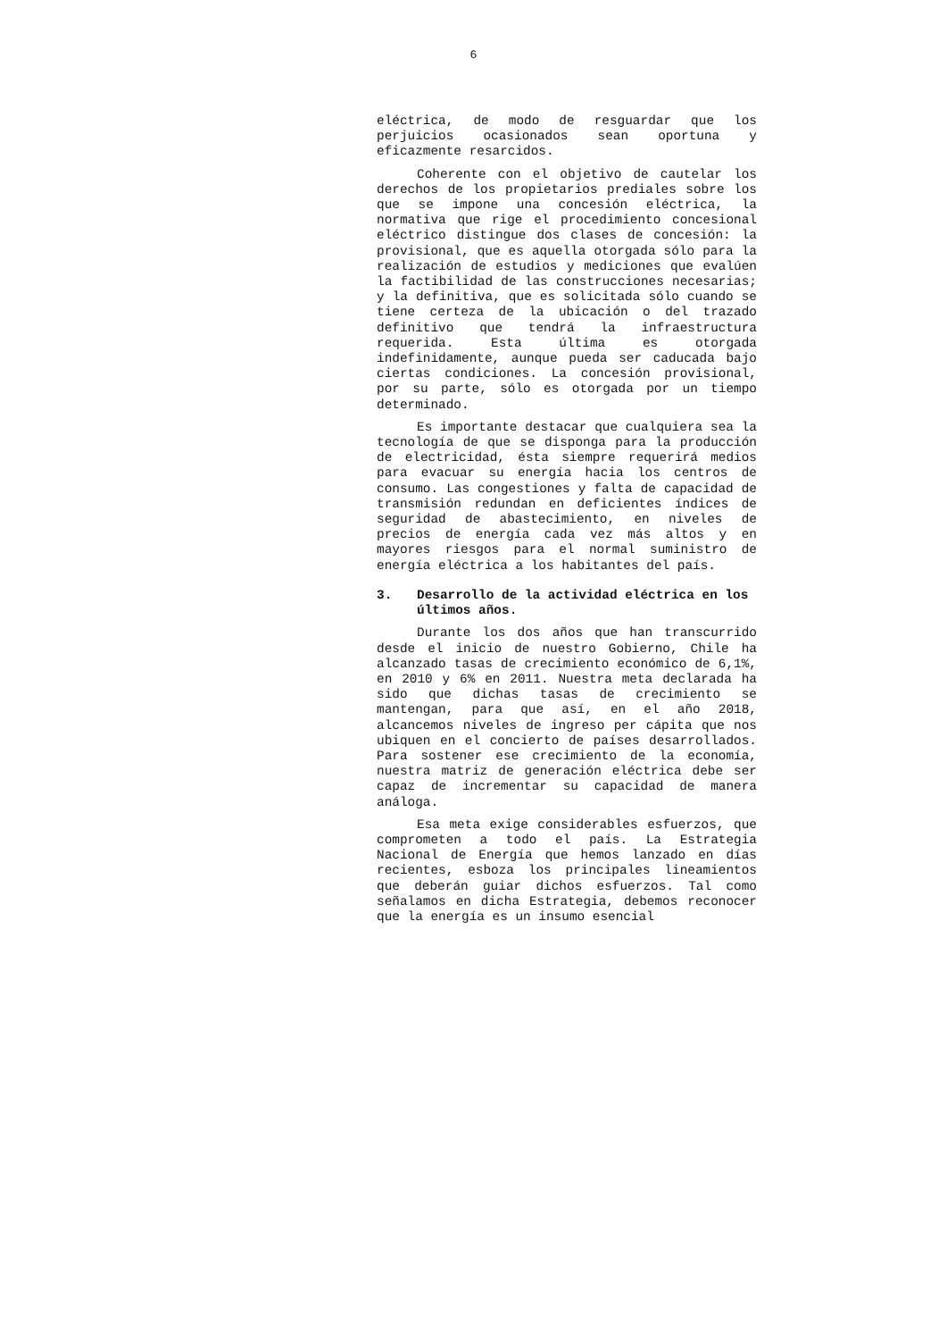6
eléctrica, de modo de resguardar que los perjuicios ocasionados sean oportuna y eficazmente resarcidos.
Coherente con el objetivo de cautelar los derechos de los propietarios prediales sobre los que se impone una concesión eléctrica, la normativa que rige el procedimiento concesional eléctrico distingue dos clases de concesión: la provisional, que es aquella otorgada sólo para la realización de estudios y mediciones que evalúen la factibilidad de las construcciones necesarias; y la definitiva, que es solicitada sólo cuando se tiene certeza de la ubicación o del trazado definitivo que tendrá la infraestructura requerida. Esta última es otorgada indefinidamente, aunque pueda ser caducada bajo ciertas condiciones. La concesión provisional, por su parte, sólo es otorgada por un tiempo determinado.
Es importante destacar que cualquiera sea la tecnología de que se disponga para la producción de electricidad, ésta siempre requerirá medios para evacuar su energía hacia los centros de consumo. Las congestiones y falta de capacidad de transmisión redundan en deficientes índices de seguridad de abastecimiento, en niveles de precios de energía cada vez más altos y en mayores riesgos para el normal suministro de energía eléctrica a los habitantes del país.
3. Desarrollo de la actividad eléctrica en los últimos años.
Durante los dos años que han transcurrido desde el inicio de nuestro Gobierno, Chile ha alcanzado tasas de crecimiento económico de 6,1%, en 2010 y 6% en 2011. Nuestra meta declarada ha sido que dichas tasas de crecimiento se mantengan, para que así, en el año 2018, alcancemos niveles de ingreso per cápita que nos ubiquen en el concierto de países desarrollados. Para sostener ese crecimiento de la economía, nuestra matriz de generación eléctrica debe ser capaz de incrementar su capacidad de manera análoga.
Esa meta exige considerables esfuerzos, que comprometen a todo el país. La Estrategia Nacional de Energía que hemos lanzado en días recientes, esboza los principales lineamientos que deberán guiar dichos esfuerzos. Tal como señalamos en dicha Estrategia, debemos reconocer que la energía es un insumo esencial